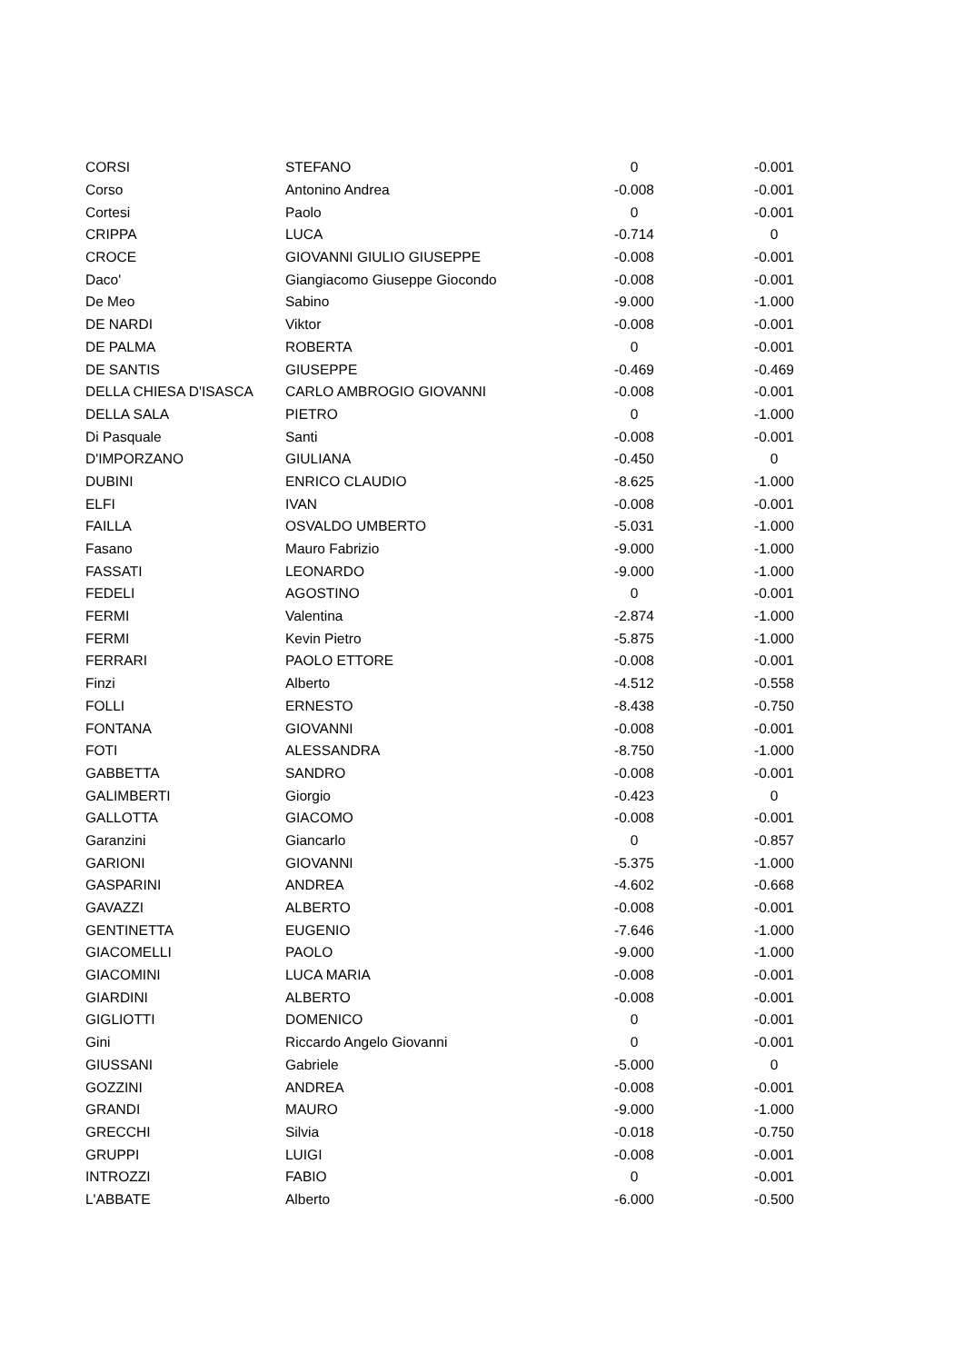| CORSI | STEFANO | 0 | -0.001 |
| Corso | Antonino Andrea | -0.008 | -0.001 |
| Cortesi | Paolo | 0 | -0.001 |
| CRIPPA | LUCA | -0.714 | 0 |
| CROCE | GIOVANNI GIULIO GIUSEPPE | -0.008 | -0.001 |
| Daco' | Giangiacomo Giuseppe Giocondo | -0.008 | -0.001 |
| De Meo | Sabino | -9.000 | -1.000 |
| DE NARDI | Viktor | -0.008 | -0.001 |
| DE PALMA | ROBERTA | 0 | -0.001 |
| DE SANTIS | GIUSEPPE | -0.469 | -0.469 |
| DELLA CHIESA D'ISASCA | CARLO AMBROGIO GIOVANNI | -0.008 | -0.001 |
| DELLA SALA | PIETRO | 0 | -1.000 |
| Di Pasquale | Santi | -0.008 | -0.001 |
| D'IMPORZANO | GIULIANA | -0.450 | 0 |
| DUBINI | ENRICO CLAUDIO | -8.625 | -1.000 |
| ELFI | IVAN | -0.008 | -0.001 |
| FAILLA | OSVALDO UMBERTO | -5.031 | -1.000 |
| Fasano | Mauro Fabrizio | -9.000 | -1.000 |
| FASSATI | LEONARDO | -9.000 | -1.000 |
| FEDELI | AGOSTINO | 0 | -0.001 |
| FERMI | Valentina | -2.874 | -1.000 |
| FERMI | Kevin Pietro | -5.875 | -1.000 |
| FERRARI | PAOLO ETTORE | -0.008 | -0.001 |
| Finzi | Alberto | -4.512 | -0.558 |
| FOLLI | ERNESTO | -8.438 | -0.750 |
| FONTANA | GIOVANNI | -0.008 | -0.001 |
| FOTI | ALESSANDRA | -8.750 | -1.000 |
| GABBETTA | SANDRO | -0.008 | -0.001 |
| GALIMBERTI | Giorgio | -0.423 | 0 |
| GALLOTTA | GIACOMO | -0.008 | -0.001 |
| Garanzini | Giancarlo | 0 | -0.857 |
| GARIONI | GIOVANNI | -5.375 | -1.000 |
| GASPARINI | ANDREA | -4.602 | -0.668 |
| GAVAZZI | ALBERTO | -0.008 | -0.001 |
| GENTINETTA | EUGENIO | -7.646 | -1.000 |
| GIACOMELLI | PAOLO | -9.000 | -1.000 |
| GIACOMINI | LUCA MARIA | -0.008 | -0.001 |
| GIARDINI | ALBERTO | -0.008 | -0.001 |
| GIGLIOTTI | DOMENICO | 0 | -0.001 |
| Gini | Riccardo Angelo Giovanni | 0 | -0.001 |
| GIUSSANI | Gabriele | -5.000 | 0 |
| GOZZINI | ANDREA | -0.008 | -0.001 |
| GRANDI | MAURO | -9.000 | -1.000 |
| GRECCHI | Silvia | -0.018 | -0.750 |
| GRUPPI | LUIGI | -0.008 | -0.001 |
| INTROZZI | FABIO | 0 | -0.001 |
| L'ABBATE | Alberto | -6.000 | -0.500 |